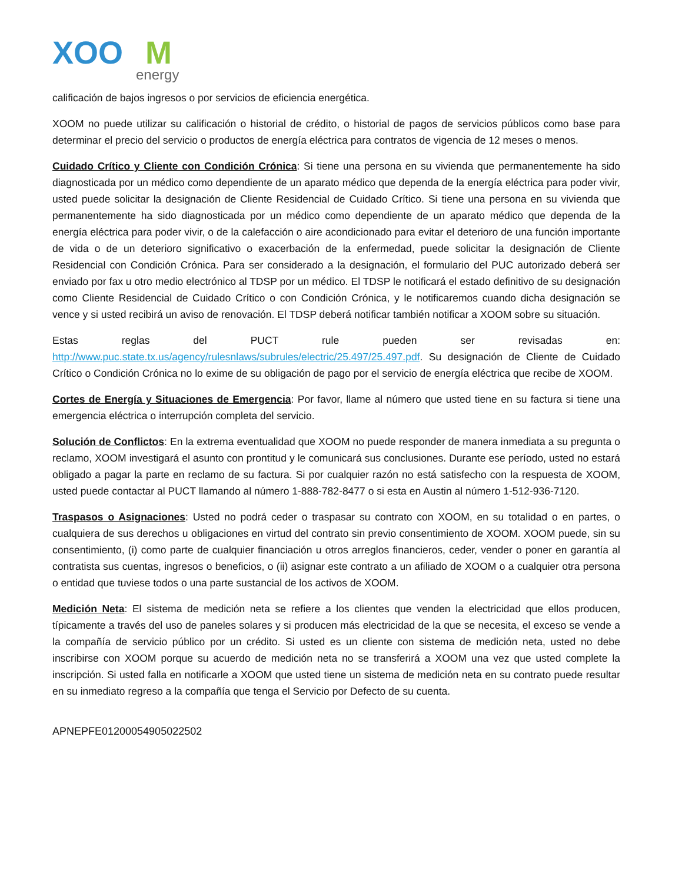XOO
M
energy
calificación de bajos ingresos o por servicios de eficiencia energética.
XOOM no puede utilizar su calificación o historial de crédito, o historial de pagos de servicios públicos como base para determinar el precio del servicio o productos de energía eléctrica para contratos de vigencia de 12 meses o menos.
Cuidado Crítico y Cliente con Condición Crónica: Si tiene una persona en su vivienda que permanentemente ha sido diagnosticada por un médico como dependiente de un aparato médico que dependa de la energía eléctrica para poder vivir, usted puede solicitar la designación de Cliente Residencial de Cuidado Crítico. Si tiene una persona en su vivienda que permanentemente ha sido diagnosticada por un médico como dependiente de un aparato médico que dependa de la energía eléctrica para poder vivir, o de la calefacción o aire acondicionado para evitar el deterioro de una función importante de vida o de un deterioro significativo o exacerbación de la enfermedad, puede solicitar la designación de Cliente Residencial con Condición Crónica. Para ser considerado a la designación, el formulario del PUC autorizado deberá ser enviado por fax u otro medio electrónico al TDSP por un médico. El TDSP le notificará el estado definitivo de su designación como Cliente Residencial de Cuidado Crítico o con Condición Crónica, y le notificaremos cuando dicha designación se vence y si usted recibirá un aviso de renovación. El TDSP deberá notificar también notificar a XOOM sobre su situación.
Estas reglas del PUCT rule pueden ser revisadas en: http://www.puc.state.tx.us/agency/rulesnlaws/subrules/electric/25.497/25.497.pdf. Su designación de Cliente de Cuidado Crítico o Condición Crónica no lo exime de su obligación de pago por el servicio de energía eléctrica que recibe de XOOM.
Cortes de Energía y Situaciones de Emergencia: Por favor, llame al número que usted tiene en su factura si tiene una emergencia eléctrica o interrupción completa del servicio.
Solución de Conflictos: En la extrema eventualidad que XOOM no puede responder de manera inmediata a su pregunta o reclamo, XOOM investigará el asunto con prontitud y le comunicará sus conclusiones. Durante ese período, usted no estará obligado a pagar la parte en reclamo de su factura. Si por cualquier razón no está satisfecho con la respuesta de XOOM, usted puede contactar al PUCT llamando al número 1-888-782-8477 o si esta en Austin al número 1-512-936-7120.
Traspasos o Asignaciones: Usted no podrá ceder o traspasar su contrato con XOOM, en su totalidad o en partes, o cualquiera de sus derechos u obligaciones en virtud del contrato sin previo consentimiento de XOOM. XOOM puede, sin su consentimiento, (i) como parte de cualquier financiación u otros arreglos financieros, ceder, vender o poner en garantía al contratista sus cuentas, ingresos o beneficios, o (ii) asignar este contrato a un afiliado de XOOM o a cualquier otra persona o entidad que tuviese todos o una parte sustancial de los activos de XOOM.
Medición Neta: El sistema de medición neta se refiere a los clientes que venden la electricidad que ellos producen, típicamente a través del uso de paneles solares y si producen más electricidad de la que se necesita, el exceso se vende a la compañía de servicio público por un crédito. Si usted es un cliente con sistema de medición neta, usted no debe inscribirse con XOOM porque su acuerdo de medición neta no se transferirá a XOOM una vez que usted complete la inscripción. Si usted falla en notificarle a XOOM que usted tiene un sistema de medición neta en su contrato puede resultar en su inmediato regreso a la compañía que tenga el Servicio por Defecto de su cuenta.
APNEPFE01200054905022502